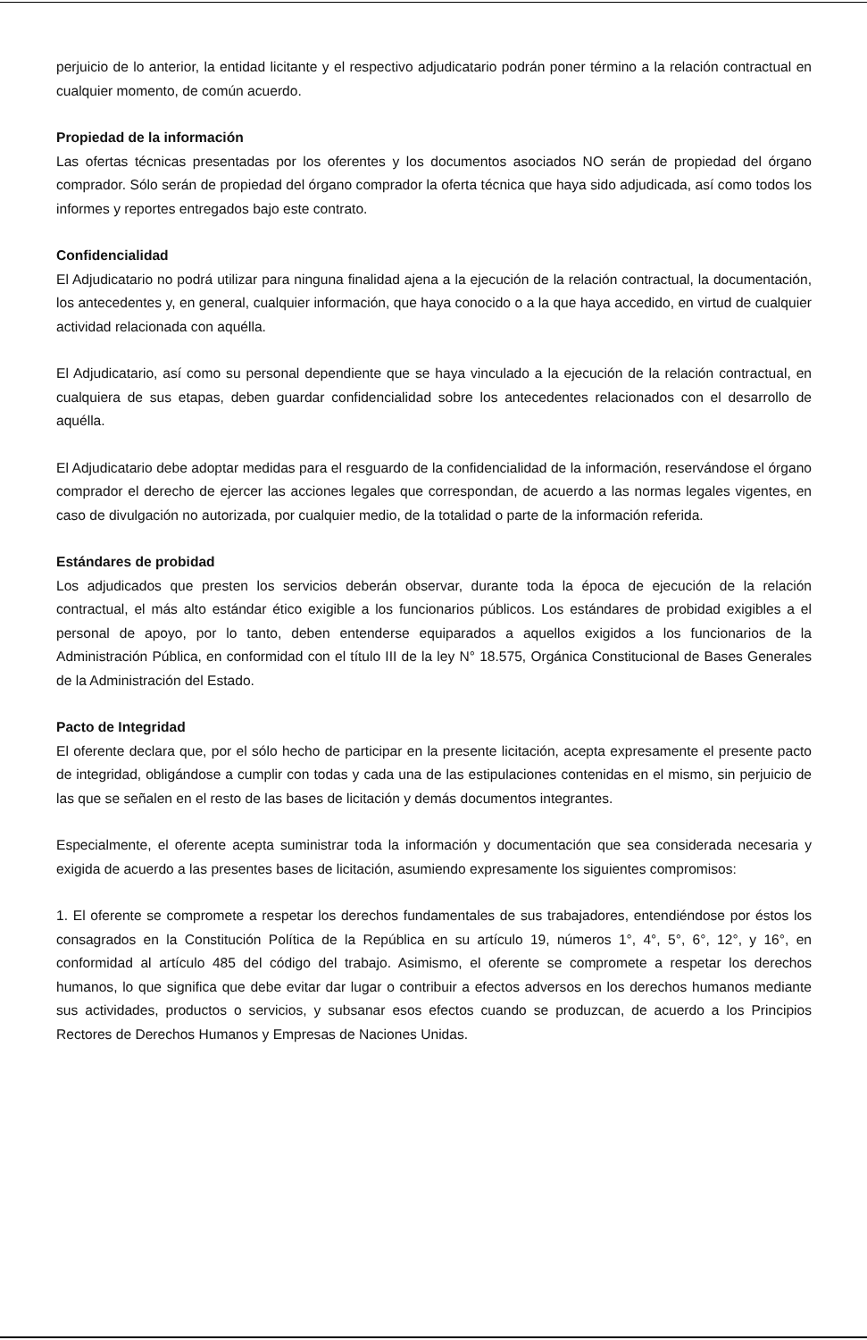perjuicio de lo anterior, la entidad licitante y el respectivo adjudicatario podrán poner término a la relación contractual en cualquier momento, de común acuerdo.
Propiedad de la información
Las ofertas técnicas presentadas por los oferentes y los documentos asociados NO serán de propiedad del órgano comprador. Sólo serán de propiedad del órgano comprador la oferta técnica que haya sido adjudicada, así como todos los informes y reportes entregados bajo este contrato.
Confidencialidad
El Adjudicatario no podrá utilizar para ninguna finalidad ajena a la ejecución de la relación contractual, la documentación, los antecedentes y, en general, cualquier información, que haya conocido o a la que haya accedido, en virtud de cualquier actividad relacionada con aquélla.
El Adjudicatario, así como su personal dependiente que se haya vinculado a la ejecución de la relación contractual, en cualquiera de sus etapas, deben guardar confidencialidad sobre los antecedentes relacionados con el desarrollo de aquélla.
El Adjudicatario debe adoptar medidas para el resguardo de la confidencialidad de la información, reservándose el órgano comprador el derecho de ejercer las acciones legales que correspondan, de acuerdo a las normas legales vigentes, en caso de divulgación no autorizada, por cualquier medio, de la totalidad o parte de la información referida.
Estándares de probidad
Los adjudicados que presten los servicios deberán observar, durante toda la época de ejecución de la relación contractual, el más alto estándar ético exigible a los funcionarios públicos. Los estándares de probidad exigibles a el personal de apoyo, por lo tanto, deben entenderse equiparados a aquellos exigidos a los funcionarios de la Administración Pública, en conformidad con el título III de la ley N° 18.575, Orgánica Constitucional de Bases Generales de la Administración del Estado.
Pacto de Integridad
El oferente declara que, por el sólo hecho de participar en la presente licitación, acepta expresamente el presente pacto de integridad, obligándose a cumplir con todas y cada una de las estipulaciones contenidas en el mismo, sin perjuicio de las que se señalen en el resto de las bases de licitación y demás documentos integrantes.
Especialmente, el oferente acepta suministrar toda la información y documentación que sea considerada necesaria y exigida de acuerdo a las presentes bases de licitación, asumiendo expresamente los siguientes compromisos:
1. El oferente se compromete a respetar los derechos fundamentales de sus trabajadores, entendiéndose por éstos los consagrados en la Constitución Política de la República en su artículo 19, números 1°, 4°, 5°, 6°, 12°, y 16°, en conformidad al artículo 485 del código del trabajo. Asimismo, el oferente se compromete a respetar los derechos humanos, lo que significa que debe evitar dar lugar o contribuir a efectos adversos en los derechos humanos mediante sus actividades, productos o servicios, y subsanar esos efectos cuando se produzcan, de acuerdo a los Principios Rectores de Derechos Humanos y Empresas de Naciones Unidas.